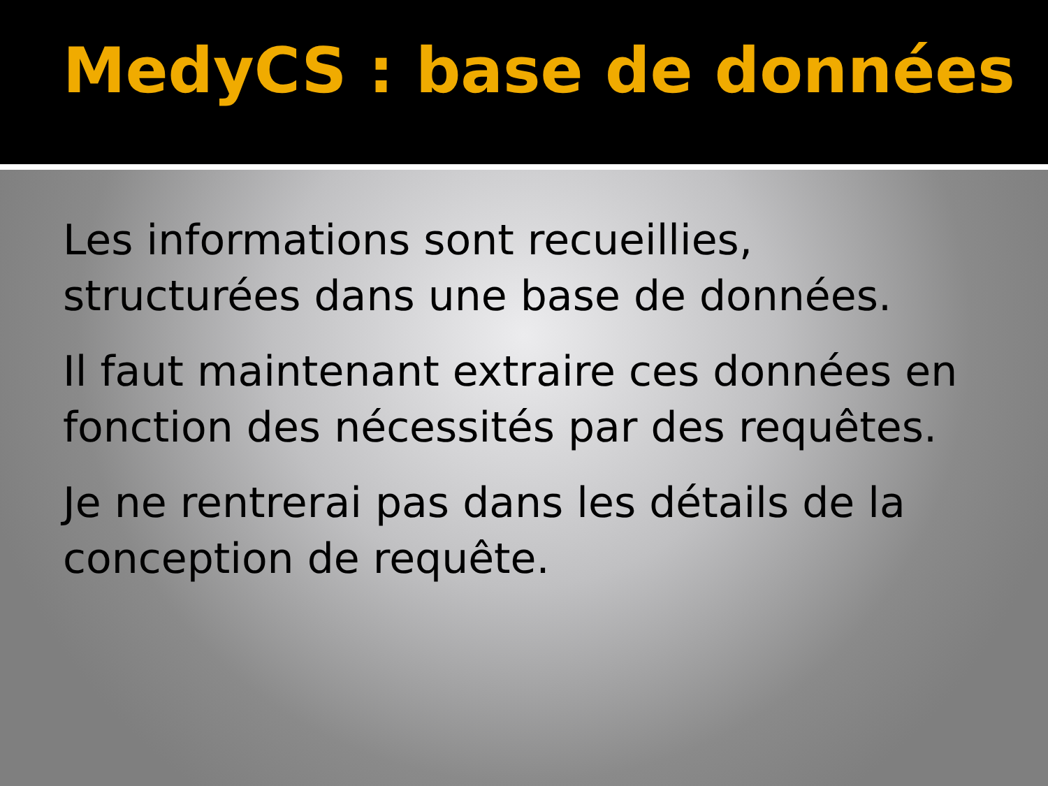MedyCS : base de données
Les informations sont recueillies, structurées dans une base de données.
Il faut maintenant extraire ces données en fonction des nécessités par des requêtes.
Je ne rentrerai pas dans les détails de la conception de requête.